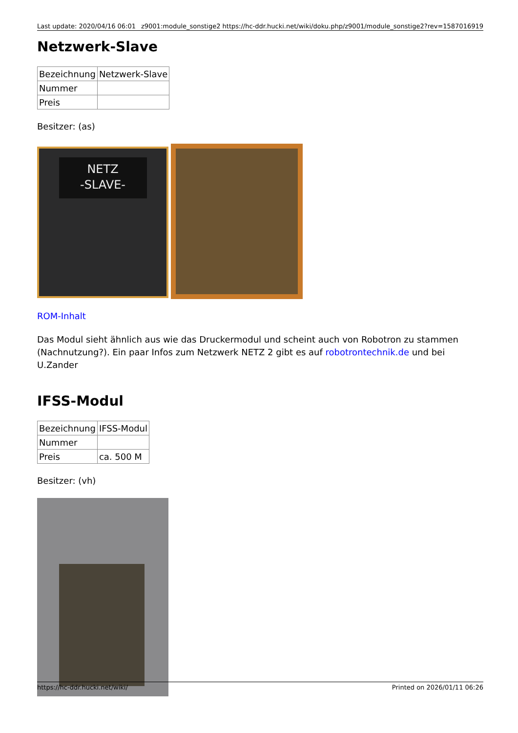Last update: 2020/04/16 06:01 z9001:module_sonstige2 https://hc-ddr.hucki.net/wiki/doku.php/z9001/module_sonstige2?rev=1587016919
Netzwerk-Slave
| Bezeichnung | Netzwerk-Slave |
| Nummer | |
| Preis | |
Besitzer: (as)
NETZ
-SLAVE-
ROM-Inhalt
Das Modul sieht ähnlich aus wie das Druckermodul und scheint auch von Robotron zu stammen (Nachnutzung?). Ein paar Infos zum Netzwerk NETZ 2 gibt es auf robotrontechnik.de und bei U.Zander
IFSS-Modul
| Bezeichnung | IFSS-Modul |
| Nummer | |
| Preis | ca. 500 M |
Besitzer: (vh)
https://hc-ddr.hucki.net/wiki/ Printed on 2026/01/11 06:26